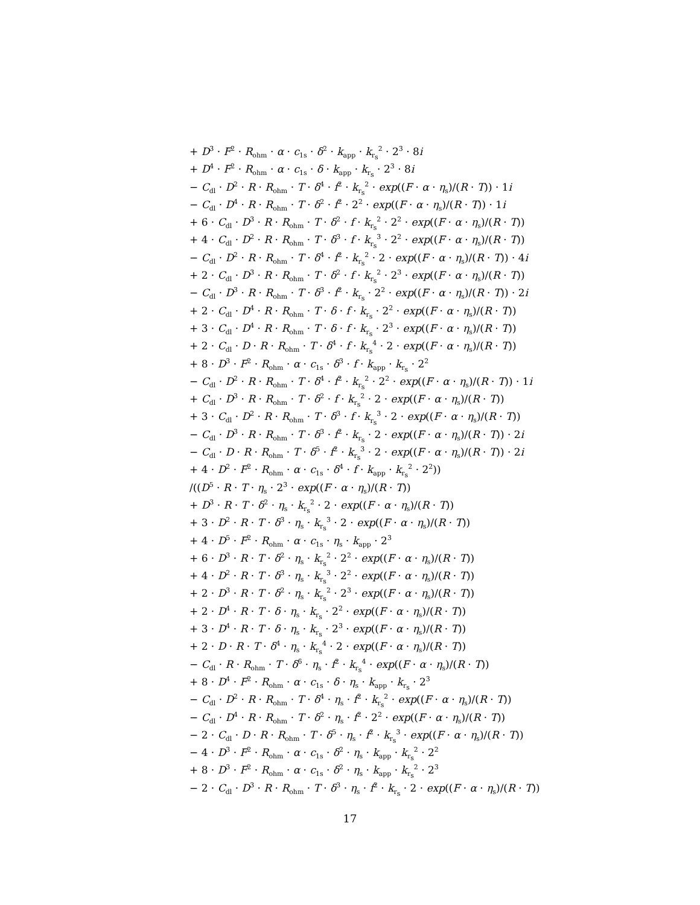+ D<sup>3</sup> · F<sup>2</sup> · R<sub>ohm</sub> · α · c<sub>1s</sub> · δ<sup>2</sup> · k<sub>app</sub> · k<sub>r<sub>s</sub></sub><sup>2</sup> · 2<sup>3</sup> · 8i
+ D<sup>4</sup> · F<sup>2</sup> · R<sub>ohm</sub> · α · c<sub>1s</sub> · δ · k<sub>app</sub> · k<sub>r<sub>s</sub></sub> · 2<sup>3</sup> · 8i
− C<sub>dl</sub> · D<sup>2</sup> · R · R<sub>ohm</sub> · T · δ<sup>4</sup> · f<sup>2</sup> · k<sub>r<sub>s</sub></sub><sup>2</sup> · exp((F · α · η<sub>s</sub>)/(R · T)) · 1i
− C<sub>dl</sub> · D<sup>4</sup> · R · R<sub>ohm</sub> · T · δ<sup>2</sup> · f<sup>2</sup> · 2<sup>2</sup> · exp((F · α · η<sub>s</sub>)/(R · T)) · 1i
+ 6 · C<sub>dl</sub> · D<sup>3</sup> · R · R<sub>ohm</sub> · T · δ<sup>2</sup> · f · k<sub>r<sub>s</sub></sub><sup>2</sup> · 2<sup>2</sup> · exp((F · α · η<sub>s</sub>)/(R · T))
+ 4 · C<sub>dl</sub> · D<sup>2</sup> · R · R<sub>ohm</sub> · T · δ<sup>3</sup> · f · k<sub>r<sub>s</sub></sub><sup>3</sup> · 2<sup>2</sup> · exp((F · α · η<sub>s</sub>)/(R · T))
− C<sub>dl</sub> · D<sup>2</sup> · R · R<sub>ohm</sub> · T · δ<sup>4</sup> · f<sup>2</sup> · k<sub>r<sub>s</sub></sub><sup>2</sup> · 2 · exp((F · α · η<sub>s</sub>)/(R · T)) · 4i
+ 2 · C<sub>dl</sub> · D<sup>3</sup> · R · R<sub>ohm</sub> · T · δ<sup>2</sup> · f · k<sub>r<sub>s</sub></sub><sup>2</sup> · 2<sup>3</sup> · exp((F · α · η<sub>s</sub>)/(R · T))
− C<sub>dl</sub> · D<sup>3</sup> · R · R<sub>ohm</sub> · T · δ<sup>3</sup> · f<sup>2</sup> · k<sub>r<sub>s</sub></sub> · 2<sup>2</sup> · exp((F · α · η<sub>s</sub>)/(R · T)) · 2i
+ 2 · C<sub>dl</sub> · D<sup>4</sup> · R · R<sub>ohm</sub> · T · δ · f · k<sub>r<sub>s</sub></sub> · 2<sup>2</sup> · exp((F · α · η<sub>s</sub>)/(R · T))
+ 3 · C<sub>dl</sub> · D<sup>4</sup> · R · R<sub>ohm</sub> · T · δ · f · k<sub>r<sub>s</sub></sub> · 2<sup>3</sup> · exp((F · α · η<sub>s</sub>)/(R · T))
+ 2 · C<sub>dl</sub> · D · R · R<sub>ohm</sub> · T · δ<sup>4</sup> · f · k<sub>r<sub>s</sub></sub><sup>4</sup> · 2 · exp((F · α · η<sub>s</sub>)/(R · T))
+ 8 · D<sup>3</sup> · F<sup>2</sup> · R<sub>ohm</sub> · α · c<sub>1s</sub> · δ<sup>3</sup> · f · k<sub>app</sub> · k<sub>r<sub>s</sub></sub> · 2<sup>2</sup>
− C<sub>dl</sub> · D<sup>2</sup> · R · R<sub>ohm</sub> · T · δ<sup>4</sup> · f<sup>2</sup> · k<sub>r<sub>s</sub></sub><sup>2</sup> · 2<sup>2</sup> · exp((F · α · η<sub>s</sub>)/(R · T)) · 1i
+ C<sub>dl</sub> · D<sup>3</sup> · R · R<sub>ohm</sub> · T · δ<sup>2</sup> · f · k<sub>r<sub>s</sub></sub><sup>2</sup> · 2 · exp((F · α · η<sub>s</sub>)/(R · T))
+ 3 · C<sub>dl</sub> · D<sup>2</sup> · R · R<sub>ohm</sub> · T · δ<sup>3</sup> · f · k<sub>r<sub>s</sub></sub><sup>3</sup> · 2 · exp((F · α · η<sub>s</sub>)/(R · T))
− C<sub>dl</sub> · D<sup>3</sup> · R · R<sub>ohm</sub> · T · δ<sup>3</sup> · f<sup>2</sup> · k<sub>r<sub>s</sub></sub> · 2 · exp((F · α · η<sub>s</sub>)/(R · T)) · 2i
− C<sub>dl</sub> · D · R · R<sub>ohm</sub> · T · δ<sup>5</sup> · f<sup>2</sup> · k<sub>r<sub>s</sub></sub><sup>3</sup> · 2 · exp((F · α · η<sub>s</sub>)/(R · T)) · 2i
+ 4 · D<sup>2</sup> · F<sup>2</sup> · R<sub>ohm</sub> · α · c<sub>1s</sub> · δ<sup>4</sup> · f · k<sub>app</sub> · k<sub>r<sub>s</sub></sub><sup>2</sup> · 2<sup>2</sup>))
/((D<sup>5</sup> · R · T · η<sub>s</sub> · 2<sup>3</sup> · exp((F · α · η<sub>s</sub>)/(R · T))
+ D<sup>3</sup> · R · T · δ<sup>2</sup> · η<sub>s</sub> · k<sub>r<sub>s</sub></sub><sup>2</sup> · 2 · exp((F · α · η<sub>s</sub>)/(R · T))
+ 3 · D<sup>2</sup> · R · T · δ<sup>3</sup> · η<sub>s</sub> · k<sub>r<sub>s</sub></sub><sup>3</sup> · 2 · exp((F · α · η<sub>s</sub>)/(R · T))
+ 4 · D<sup>5</sup> · F<sup>2</sup> · R<sub>ohm</sub> · α · c<sub>1s</sub> · η<sub>s</sub> · k<sub>app</sub> · 2<sup>3</sup>
+ 6 · D<sup>3</sup> · R · T · δ<sup>2</sup> · η<sub>s</sub> · k<sub>r<sub>s</sub></sub><sup>2</sup> · 2<sup>2</sup> · exp((F · α · η<sub>s</sub>)/(R · T))
+ 4 · D<sup>2</sup> · R · T · δ<sup>3</sup> · η<sub>s</sub> · k<sub>r<sub>s</sub></sub><sup>3</sup> · 2<sup>2</sup> · exp((F · α · η<sub>s</sub>)/(R · T))
+ 2 · D<sup>3</sup> · R · T · δ<sup>2</sup> · η<sub>s</sub> · k<sub>r<sub>s</sub></sub><sup>2</sup> · 2<sup>3</sup> · exp((F · α · η<sub>s</sub>)/(R · T))
+ 2 · D<sup>4</sup> · R · T · δ · η<sub>s</sub> · k<sub>r<sub>s</sub></sub> · 2<sup>2</sup> · exp((F · α · η<sub>s</sub>)/(R · T))
+ 3 · D<sup>4</sup> · R · T · δ · η<sub>s</sub> · k<sub>r<sub>s</sub></sub> · 2<sup>3</sup> · exp((F · α · η<sub>s</sub>)/(R · T))
+ 2 · D · R · T · δ<sup>4</sup> · η<sub>s</sub> · k<sub>r<sub>s</sub></sub><sup>4</sup> · 2 · exp((F · α · η<sub>s</sub>)/(R · T))
− C<sub>dl</sub> · R · R<sub>ohm</sub> · T · δ<sup>6</sup> · η<sub>s</sub> · f<sup>2</sup> · k<sub>r<sub>s</sub></sub><sup>4</sup> · exp((F · α · η<sub>s</sub>)/(R · T))
+ 8 · D<sup>4</sup> · F<sup>2</sup> · R<sub>ohm</sub> · α · c<sub>1s</sub> · δ · η<sub>s</sub> · k<sub>app</sub> · k<sub>r<sub>s</sub></sub> · 2<sup>3</sup>
− C<sub>dl</sub> · D<sup>2</sup> · R · R<sub>ohm</sub> · T · δ<sup>4</sup> · η<sub>s</sub> · f<sup>2</sup> · k<sub>r<sub>s</sub></sub><sup>2</sup> · exp((F · α · η<sub>s</sub>)/(R · T))
− C<sub>dl</sub> · D<sup>4</sup> · R · R<sub>ohm</sub> · T · δ<sup>2</sup> · η<sub>s</sub> · f<sup>2</sup> · 2<sup>2</sup> · exp((F · α · η<sub>s</sub>)/(R · T))
− 2 · C<sub>dl</sub> · D · R · R<sub>ohm</sub> · T · δ<sup>5</sup> · η<sub>s</sub> · f<sup>2</sup> · k<sub>r<sub>s</sub></sub><sup>3</sup> · exp((F · α · η<sub>s</sub>)/(R · T))
− 4 · D<sup>3</sup> · F<sup>2</sup> · R<sub>ohm</sub> · α · c<sub>1s</sub> · δ<sup>2</sup> · η<sub>s</sub> · k<sub>app</sub> · k<sub>r<sub>s</sub></sub><sup>2</sup> · 2<sup>2</sup>
+ 8 · D<sup>3</sup> · F<sup>2</sup> · R<sub>ohm</sub> · α · c<sub>1s</sub> · δ<sup>2</sup> · η<sub>s</sub> · k<sub>app</sub> · k<sub>r<sub>s</sub></sub><sup>2</sup> · 2<sup>3</sup>
− 2 · C<sub>dl</sub> · D<sup>3</sup> · R · R<sub>ohm</sub> · T · δ<sup>3</sup> · η<sub>s</sub> · f<sup>2</sup> · k<sub>r<sub>s</sub></sub> · 2 · exp((F · α · η<sub>s</sub>)/(R · T))
17